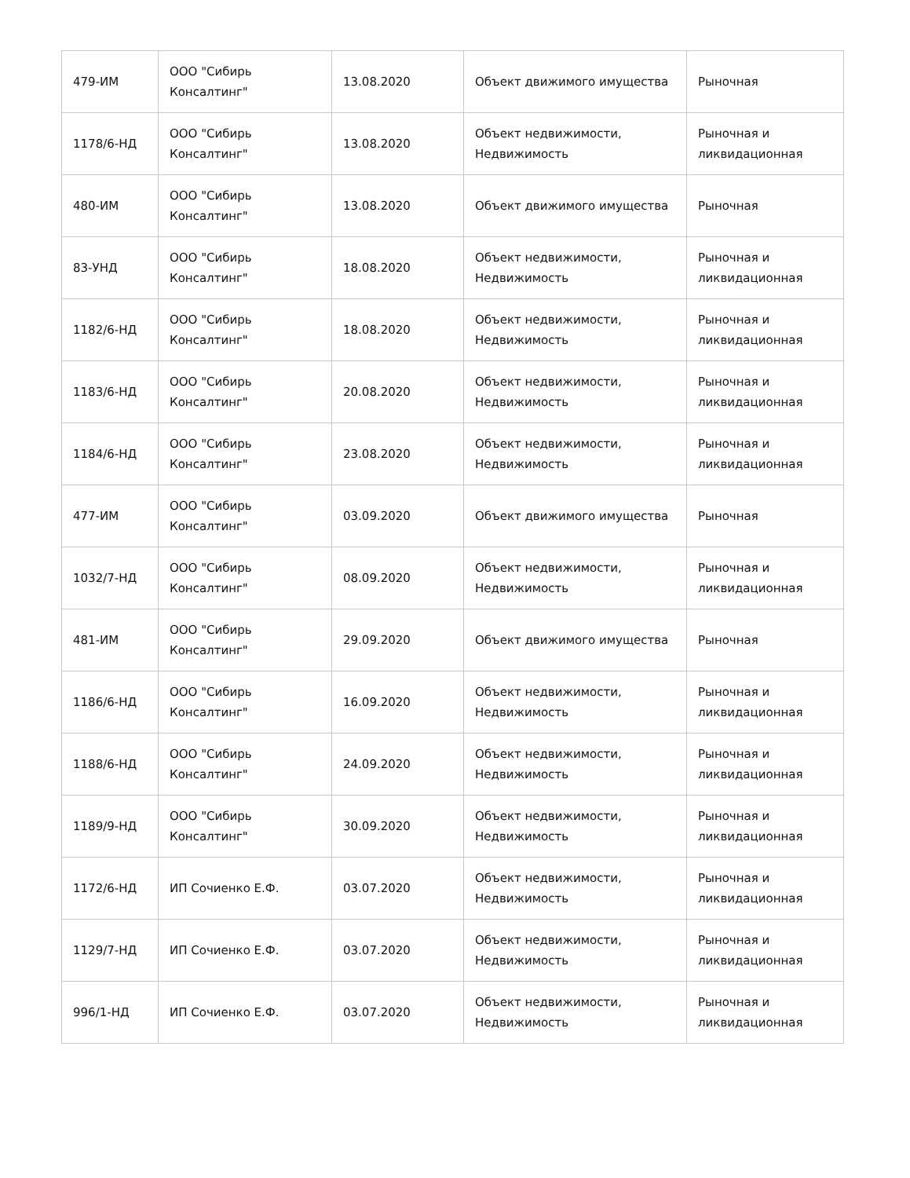| 479-ИМ | ООО "Сибирь Консалтинг" | 13.08.2020 | Объект движимого имущества | Рыночная |
| 1178/6-НД | ООО "Сибирь Консалтинг" | 13.08.2020 | Объект недвижимости, Недвижимость | Рыночная и ликвидационная |
| 480-ИМ | ООО "Сибирь Консалтинг" | 13.08.2020 | Объект движимого имущества | Рыночная |
| 83-УНД | ООО "Сибирь Консалтинг" | 18.08.2020 | Объект недвижимости, Недвижимость | Рыночная и ликвидационная |
| 1182/6-НД | ООО "Сибирь Консалтинг" | 18.08.2020 | Объект недвижимости, Недвижимость | Рыночная и ликвидационная |
| 1183/6-НД | ООО "Сибирь Консалтинг" | 20.08.2020 | Объект недвижимости, Недвижимость | Рыночная и ликвидационная |
| 1184/6-НД | ООО "Сибирь Консалтинг" | 23.08.2020 | Объект недвижимости, Недвижимость | Рыночная и ликвидационная |
| 477-ИМ | ООО "Сибирь Консалтинг" | 03.09.2020 | Объект движимого имущества | Рыночная |
| 1032/7-НД | ООО "Сибирь Консалтинг" | 08.09.2020 | Объект недвижимости, Недвижимость | Рыночная и ликвидационная |
| 481-ИМ | ООО "Сибирь Консалтинг" | 29.09.2020 | Объект движимого имущества | Рыночная |
| 1186/6-НД | ООО "Сибирь Консалтинг" | 16.09.2020 | Объект недвижимости, Недвижимость | Рыночная и ликвидационная |
| 1188/6-НД | ООО "Сибирь Консалтинг" | 24.09.2020 | Объект недвижимости, Недвижимость | Рыночная и ликвидационная |
| 1189/9-НД | ООО "Сибирь Консалтинг" | 30.09.2020 | Объект недвижимости, Недвижимость | Рыночная и ликвидационная |
| 1172/6-НД | ИП Сочиенко Е.Ф. | 03.07.2020 | Объект недвижимости, Недвижимость | Рыночная и ликвидационная |
| 1129/7-НД | ИП Сочиенко Е.Ф. | 03.07.2020 | Объект недвижимости, Недвижимость | Рыночная и ликвидационная |
| 996/1-НД | ИП Сочиенко Е.Ф. | 03.07.2020 | Объект недвижимости, Недвижимость | Рыночная и ликвидационная |